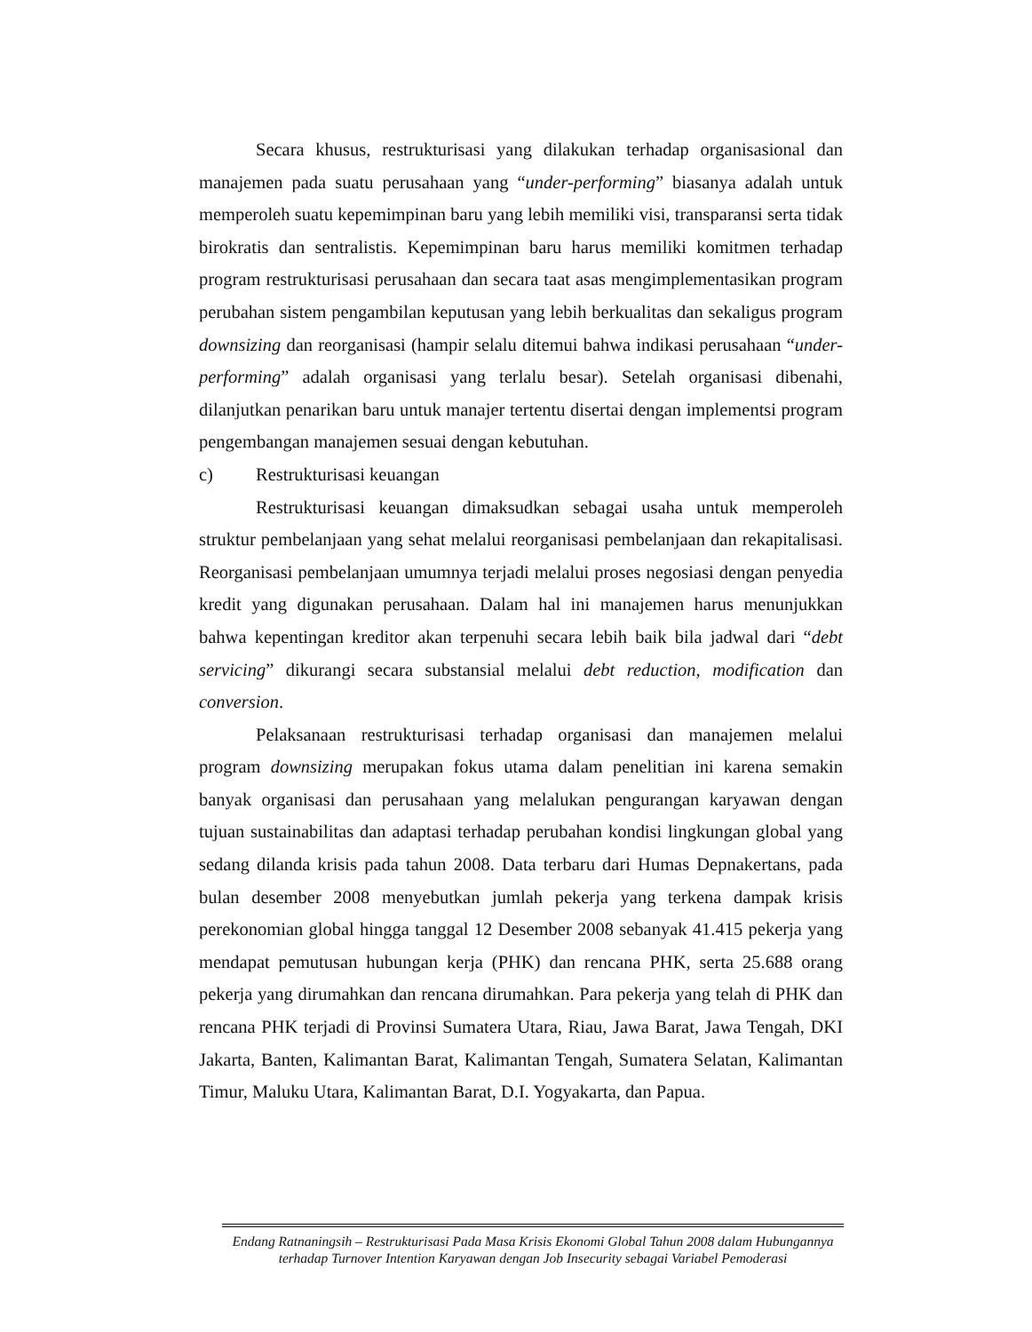Secara khusus, restrukturisasi yang dilakukan terhadap organisasional dan manajemen pada suatu perusahaan yang “under-performing” biasanya adalah untuk memperoleh suatu kepemimpinan baru yang lebih memiliki visi, transparansi serta tidak birokratis dan sentralistis. Kepemimpinan baru harus memiliki komitmen terhadap program restrukturisasi perusahaan dan secara taat asas mengimplementasikan program perubahan sistem pengambilan keputusan yang lebih berkualitas dan sekaligus program downsizing dan reorganisasi (hampir selalu ditemui bahwa indikasi perusahaan “under-performing” adalah organisasi yang terlalu besar). Setelah organisasi dibenahi, dilanjutkan penarikan baru untuk manajer tertentu disertai dengan implementsi program pengembangan manajemen sesuai dengan kebutuhan.
c) Restrukturisasi keuangan
Restrukturisasi keuangan dimaksudkan sebagai usaha untuk memperoleh struktur pembelanjaan yang sehat melalui reorganisasi pembelanjaan dan rekapitalisasi. Reorganisasi pembelanjaan umumnya terjadi melalui proses negosiasi dengan penyedia kredit yang digunakan perusahaan. Dalam hal ini manajemen harus menunjukkan bahwa kepentingan kreditor akan terpenuhi secara lebih baik bila jadwal dari “debt servicing” dikurangi secara substansial melalui debt reduction, modification dan conversion.
Pelaksanaan restrukturisasi terhadap organisasi dan manajemen melalui program downsizing merupakan fokus utama dalam penelitian ini karena semakin banyak organisasi dan perusahaan yang melalukan pengurangan karyawan dengan tujuan sustainabilitas dan adaptasi terhadap perubahan kondisi lingkungan global yang sedang dilanda krisis pada tahun 2008. Data terbaru dari Humas Depnakertans, pada bulan desember 2008 menyebutkan jumlah pekerja yang terkena dampak krisis perekonomian global hingga tanggal 12 Desember 2008 sebanyak 41.415 pekerja yang mendapat pemutusan hubungan kerja (PHK) dan rencana PHK, serta 25.688 orang pekerja yang dirumahkan dan rencana dirumahkan. Para pekerja yang telah di PHK dan rencana PHK terjadi di Provinsi Sumatera Utara, Riau, Jawa Barat, Jawa Tengah, DKI Jakarta, Banten, Kalimantan Barat, Kalimantan Tengah, Sumatera Selatan, Kalimantan Timur, Maluku Utara, Kalimantan Barat, D.I. Yogyakarta, dan Papua.
Endang Ratnaningsih – Restrukturisasi Pada Masa Krisis Ekonomi Global Tahun 2008 dalam Hubungannya terhadap Turnover Intention Karyawan dengan Job Insecurity sebagai Variabel Pemoderasi